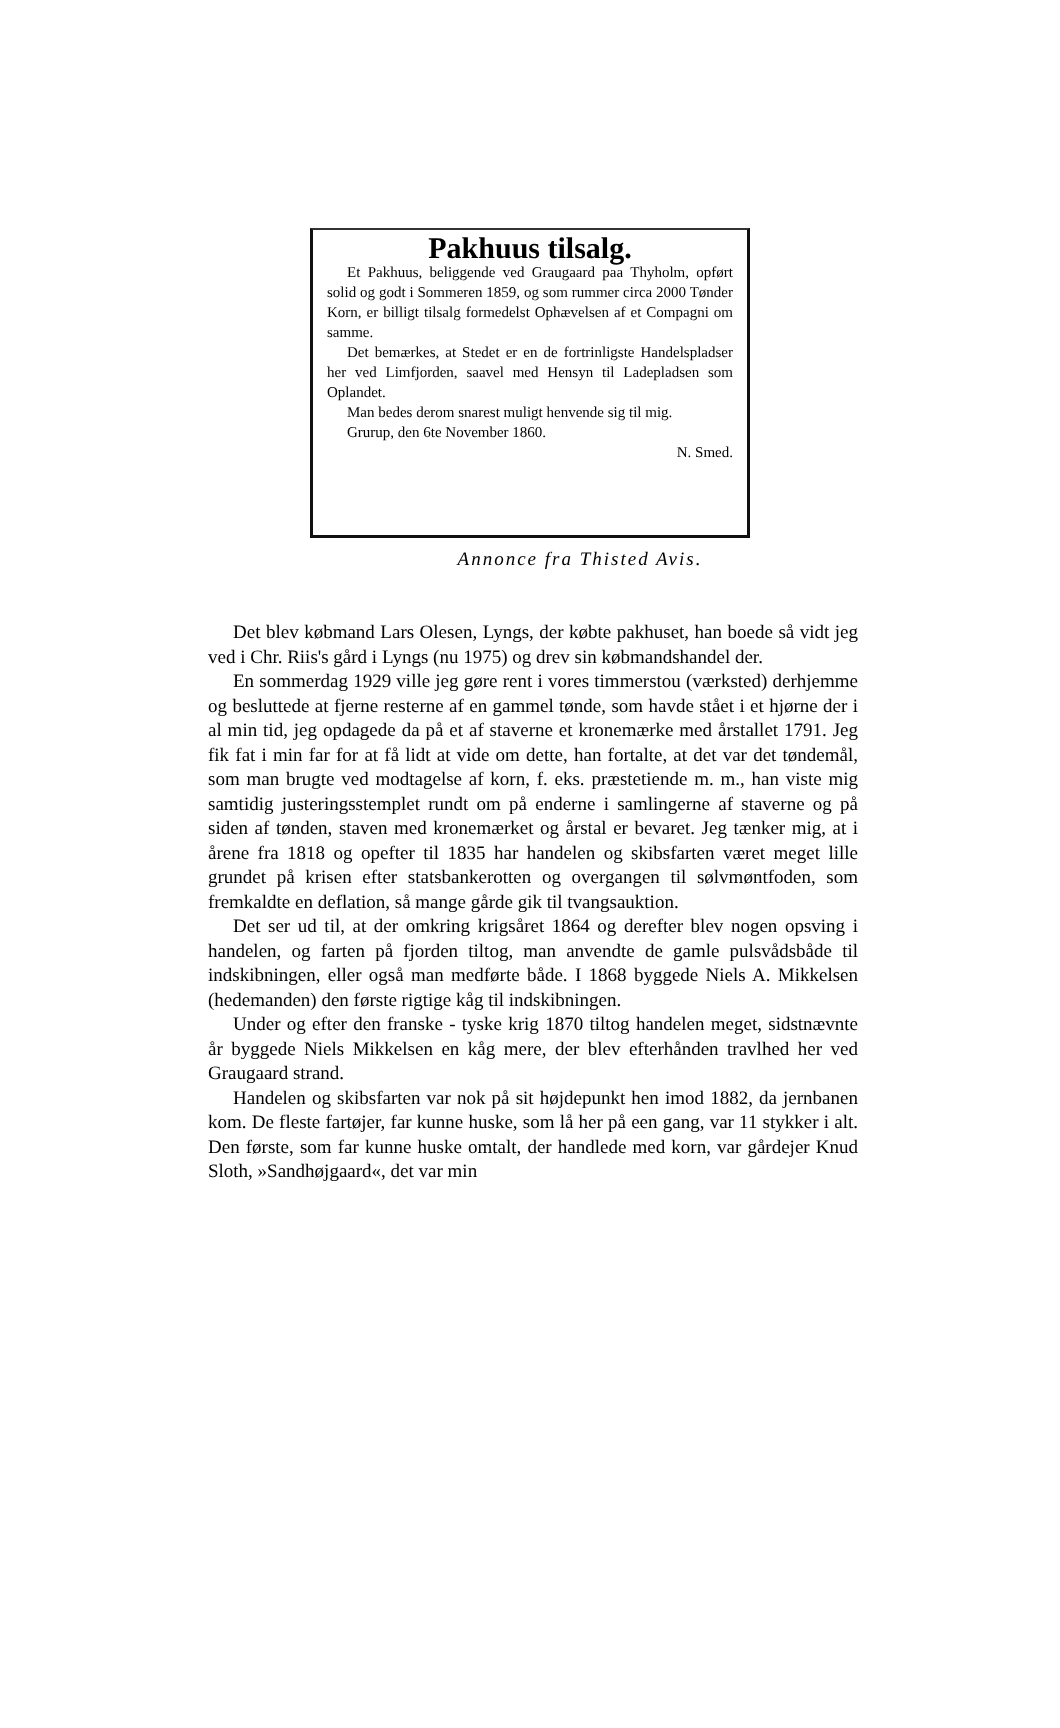Pakhuus tilsalg.
Et Pakhuus, beliggende ved Graugaard paa Thyholm, opført solid og godt i Sommeren 1859, og som rummer circa 2000 Tønder Korn, er billigt tilsalg formedelst Ophævelsen af et Compagni om samme.
Det bemærkes, at Stedet er en de fortrinligste Handelspladser her ved Limfjorden, saavel med Hensyn til Ladepladsen som Oplandet.
Man bedes derom snarest muligt henvende sig til mig.
Grurup, den 6te November 1860.
N. Smed.
Annonce fra Thisted Avis.
Det blev købmand Lars Olesen, Lyngs, der købte pakhuset, han boede så vidt jeg ved i Chr. Riis's gård i Lyngs (nu 1975) og drev sin købmandshandel der.
En sommerdag 1929 ville jeg gøre rent i vores timmerstou (værksted) derhjemme og besluttede at fjerne resterne af en gammel tønde, som havde stået i et hjørne der i al min tid, jeg opdagede da på et af staverne et kronemærke med årstallet 1791. Jeg fik fat i min far for at få lidt at vide om dette, han fortalte, at det var det tøndemål, som man brugte ved modtagelse af korn, f. eks. præstetiende m. m., han viste mig samtidig justeringsstemplet rundt om på enderne i samlingerne af staverne og på siden af tønden, staven med kronemærket og årstal er bevaret. Jeg tænker mig, at i årene fra 1818 og opefter til 1835 har handelen og skibsfarten været meget lille grundet på krisen efter statsbankerotten og overgangen til sølvmøntfoden, som fremkaldte en deflation, så mange gårde gik til tvangsauktion.
Det ser ud til, at der omkring krigsåret 1864 og derefter blev nogen opsving i handelen, og farten på fjorden tiltog, man anvendte de gamle pulsvådsbåde til indskibningen, eller også man medførte både. I 1868 byggede Niels A. Mikkelsen (hedemanden) den første rigtige kåg til indskibningen.
Under og efter den franske - tyske krig 1870 tiltog handelen meget, sidstnævnte år byggede Niels Mikkelsen en kåg mere, der blev efterhånden travlhed her ved Graugaard strand.
Handelen og skibsfarten var nok på sit højdepunkt hen imod 1882, da jernbanen kom. De fleste fartøjer, far kunne huske, som lå her på een gang, var 11 stykker i alt. Den første, som far kunne huske omtalt, der handlede med korn, var gårdejer Knud Sloth, »Sandhøjgaard«, det var min